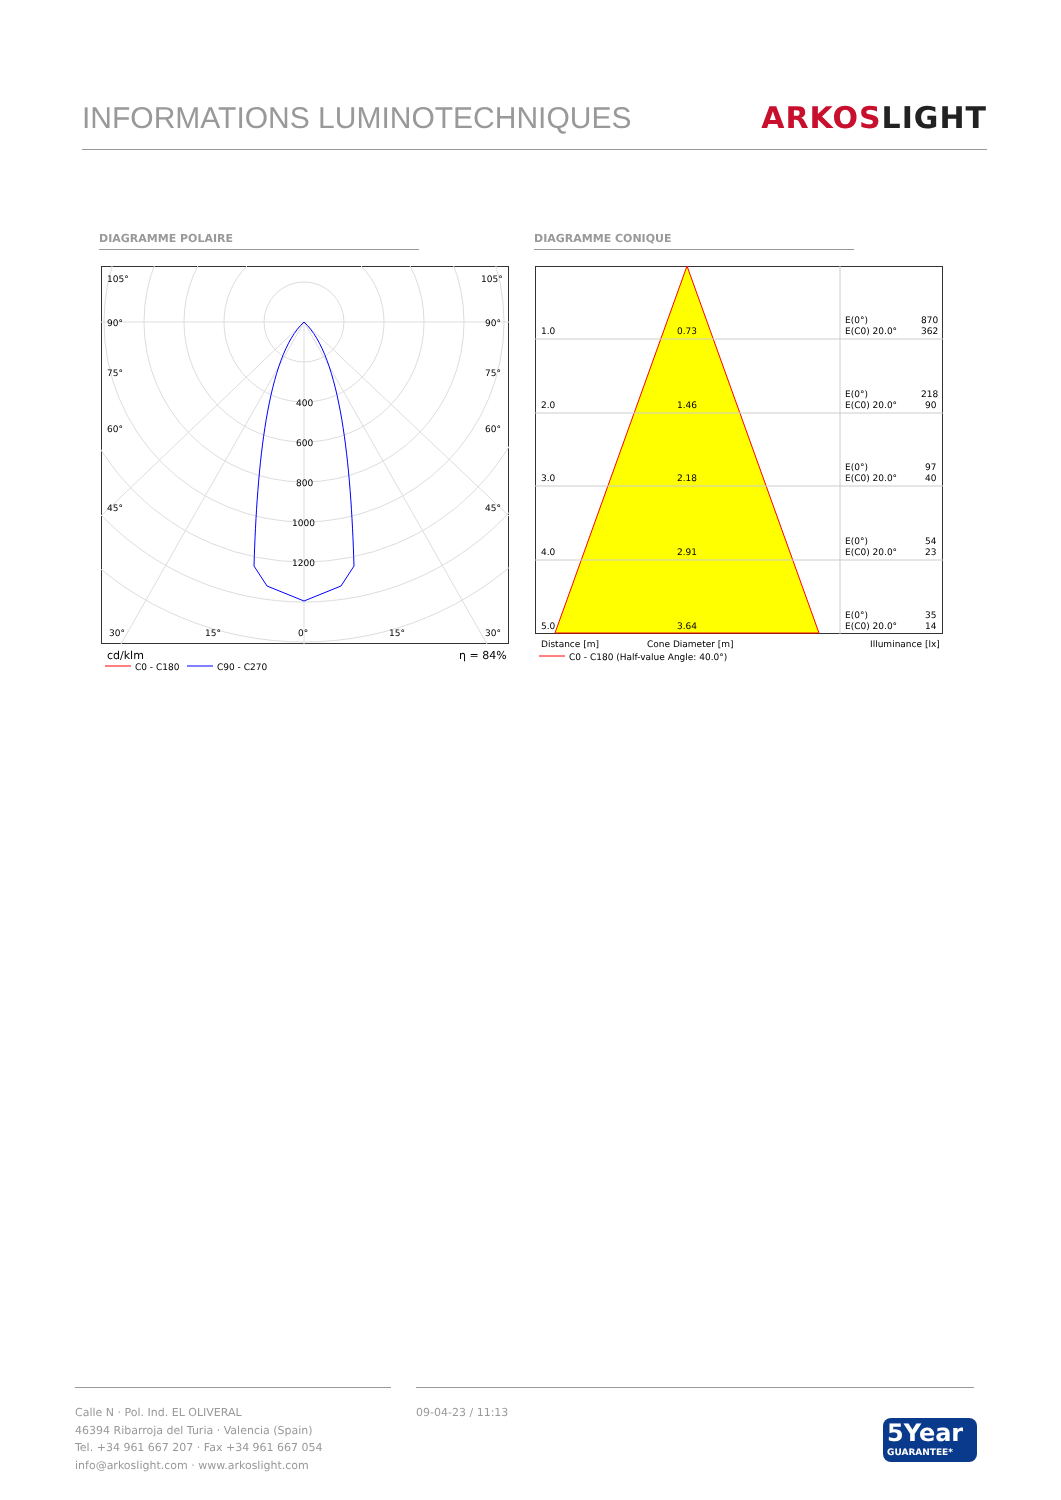INFORMATIONS LUMINOTECHNIQUES
ARKOS LIGHT
DIAGRAMME POLAIRE DIAGRAMME CONIQUE
105°
105°
90°
90°
75°
75°
60°
60°
45°
45°
400
600
800
1000
1200
30°
15°
0°
15°
30°
cd/klm
η = 84%
C0 - C180
C90 - C270
1.0
0.73
E(0°)
870
E(C0) 20.0°
362
2.0
1.46
E(0°)
218
E(C0) 20.0°
90
3.0
2.18
E(0°)
97
E(C0) 20.0°
40
4.0
2.91
E(0°)
54
E(C0) 20.0°
23
5.0
3.64
E(0°)
35
E(C0) 20.0°
14
Distance [m]
Cone Diameter [m]
Illuminance [lx]
C0 - C180 (Half-value Angle: 40.0°)
Calle N · Pol. Ind. EL OLIVERAL
46394 Ribarroja del Turia · Valencia (Spain)
Tel. +34 961 667 207 · Fax +34 961 667 054
info@arkoslight.com · www.arkoslight.com
09-04-23 / 11:13
5Year
GUARANTEE*